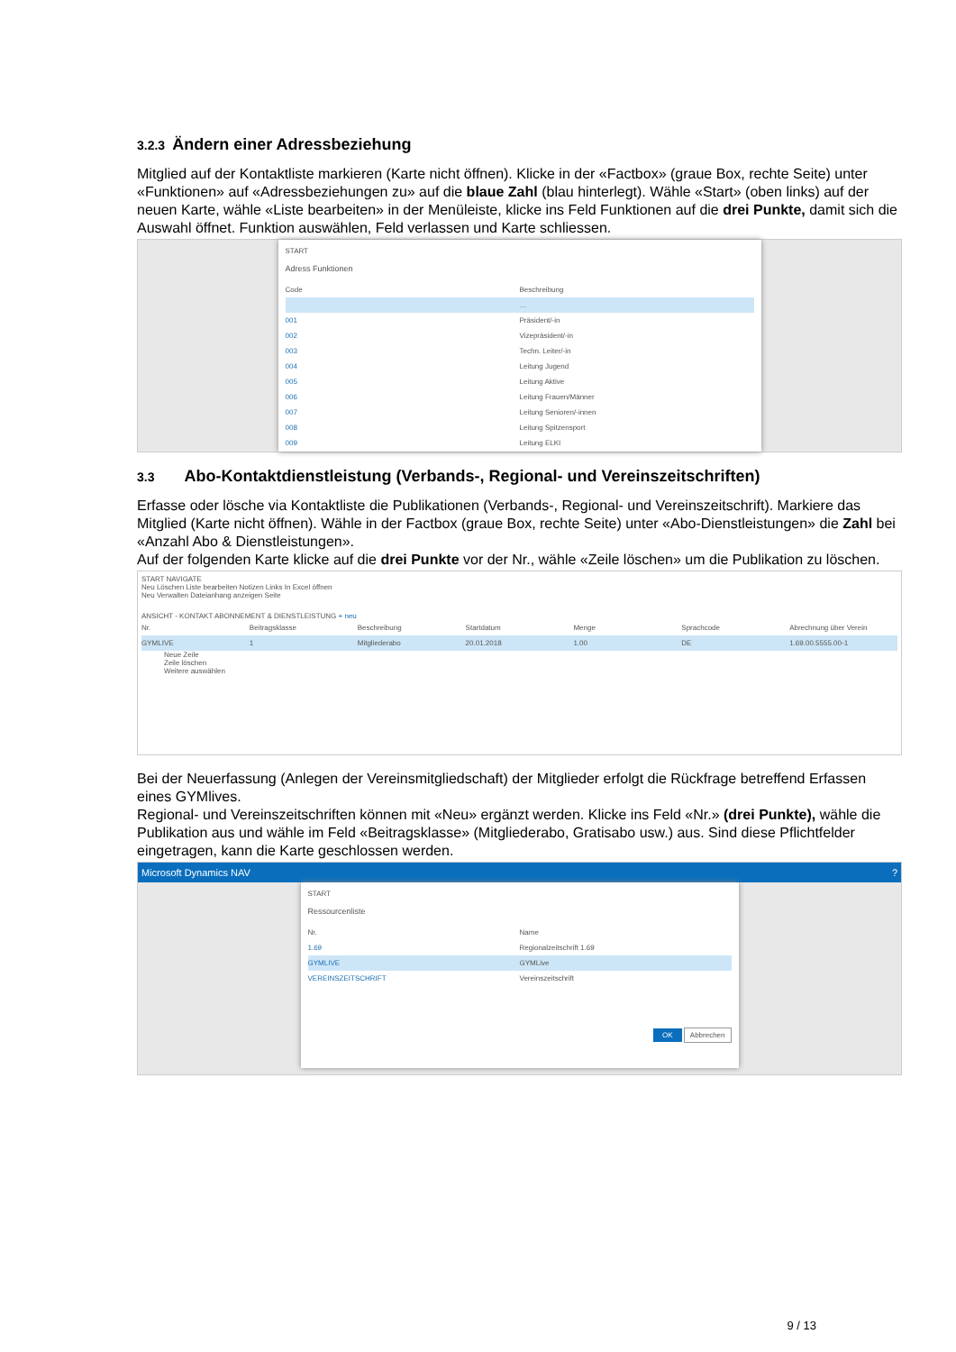3.2.3 Ändern einer Adressbeziehung
Mitglied auf der Kontaktliste markieren (Karte nicht öffnen). Klicke in der «Factbox» (graue Box, rechte Seite) unter «Funktionen» auf «Adressbeziehungen zu» auf die blaue Zahl (blau hinterlegt). Wähle «Start» (oben links) auf der neuen Karte, wähle «Liste bearbeiten» in der Menüleiste, klicke ins Feld Funktionen auf die drei Punkte, damit sich die Auswahl öffnet. Funktion auswählen, Feld verlassen und Karte schliessen.
START
Adress Funktionen
Code Beschreibung
…
001 Präsident/-in
002 Vizepräsident/-in
003 Techn. Leiter/-in
004 Leitung Jugend
005 Leitung Aktive
006 Leitung Frauen/Männer
007 Leitung Senioren/-innen
008 Leitung Spitzensport
009 Leitung ELKI
3.3 Abo-Kontaktdienstleistung (Verbands-, Regional- und Vereinszeitschriften)
Erfasse oder lösche via Kontaktliste die Publikationen (Verbands-, Regional- und Vereinszeitschrift). Markiere das Mitglied (Karte nicht öffnen). Wähle in der Factbox (graue Box, rechte Seite) unter «Abo-Dienstleistungen» die Zahl bei «Anzahl Abo & Dienstleistungen».
Auf der folgenden Karte klicke auf die drei Punkte vor der Nr., wähle «Zeile löschen» um die Publikation zu löschen.
START NAVIGATE
Neu Löschen Liste bearbeiten Notizen Links In Excel öffnen
Neu Verwalten Dateianhang anzeigen Seite
ANSICHT - KONTAKT ABONNEMENT & DIENSTLEISTUNG + neu
Nr. Beitragsklasse Beschreibung Startdatum Menge Sprachcode Abrechnung über Verein
GYMLIVE 1 Mitgliederabo 20.01.2018 1.00 DE 1.69.00.5555.00-1
Neue Zeile
Zeile löschen
Weitere auswählen
Bei der Neuerfassung (Anlegen der Vereinsmitgliedschaft) der Mitglieder erfolgt die Rückfrage betreffend Erfassen eines GYMlives.
Regional- und Vereinszeitschriften können mit «Neu» ergänzt werden. Klicke ins Feld «Nr.» (drei Punkte), wähle die Publikation aus und wähle im Feld «Beitragsklasse» (Mitgliederabo, Gratisabo usw.) aus. Sind diese Pflichtfelder eingetragen, kann die Karte geschlossen werden.
Microsoft Dynamics NAV ?
START
Ressourcenliste
Nr. Name
1.69 Regionalzeitschrift 1.69
GYMLIVE GYMLive
VEREINSZEITSCHRIFT Vereinszeitschrift
OK Abbrechen
9 / 13